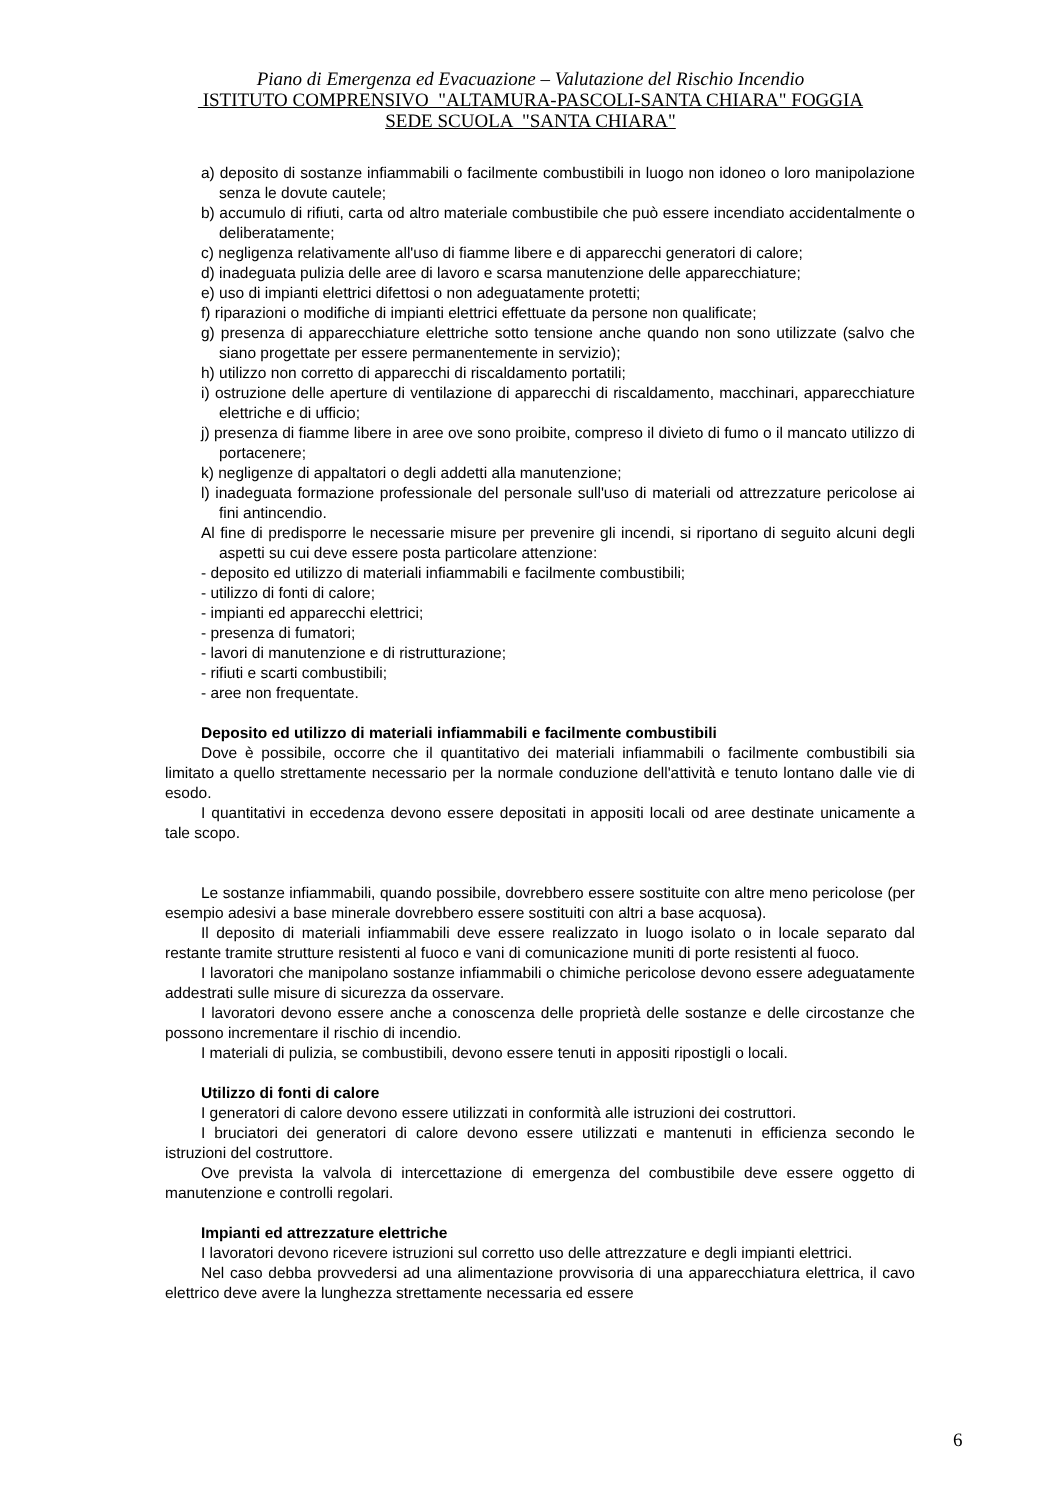Piano di Emergenza ed Evacuazione – Valutazione del Rischio Incendio
ISTITUTO COMPRENSIVO "ALTAMURA-PASCOLI-SANTA CHIARA" FOGGIA
SEDE SCUOLA "SANTA CHIARA"
a) deposito di sostanze infiammabili o facilmente combustibili in luogo non idoneo o loro manipolazione senza le dovute cautele;
b) accumulo di rifiuti, carta od altro materiale combustibile che può essere incendiato accidentalmente o deliberatamente;
c) negligenza relativamente all'uso di fiamme libere e di apparecchi generatori di calore;
d) inadeguata pulizia delle aree di lavoro e scarsa manutenzione delle apparecchiature;
e) uso di impianti elettrici difettosi o non adeguatamente protetti;
f) riparazioni o modifiche di impianti elettrici effettuate da persone non qualificate;
g) presenza di apparecchiature elettriche sotto tensione anche quando non sono utilizzate (salvo che siano progettate per essere permanentemente in servizio);
h) utilizzo non corretto di apparecchi di riscaldamento portatili;
i) ostruzione delle aperture di ventilazione di apparecchi di riscaldamento, macchinari, apparecchiature elettriche e di ufficio;
j) presenza di fiamme libere in aree ove sono proibite, compreso il divieto di fumo o il mancato utilizzo di portacenere;
k) negligenze di appaltatori o degli addetti alla manutenzione;
l) inadeguata formazione professionale del personale sull'uso di materiali od attrezzature pericolose ai fini antincendio.
Al fine di predisporre le necessarie misure per prevenire gli incendi, si riportano di seguito alcuni degli aspetti su cui deve essere posta particolare attenzione:
- deposito ed utilizzo di materiali infiammabili e facilmente combustibili;
- utilizzo di fonti di calore;
- impianti ed apparecchi elettrici;
- presenza di fumatori;
- lavori di manutenzione e di ristrutturazione;
- rifiuti e scarti combustibili;
- aree non frequentate.
Deposito ed utilizzo di materiali infiammabili e facilmente combustibili
Dove è possibile, occorre che il quantitativo dei materiali infiammabili o facilmente combustibili sia limitato a quello strettamente necessario per la normale conduzione dell'attività e tenuto lontano dalle vie di esodo.
I quantitativi in eccedenza devono essere depositati in appositi locali od aree destinate unicamente a tale scopo.
Le sostanze infiammabili, quando possibile, dovrebbero essere sostituite con altre meno pericolose (per esempio adesivi a base minerale dovrebbero essere sostituiti con altri a base acquosa).
Il deposito di materiali infiammabili deve essere realizzato in luogo isolato o in locale separato dal restante tramite strutture resistenti al fuoco e vani di comunicazione muniti di porte resistenti al fuoco.
I lavoratori che manipolano sostanze infiammabili o chimiche pericolose devono essere adeguatamente addestrati sulle misure di sicurezza da osservare.
I lavoratori devono essere anche a conoscenza delle proprietà delle sostanze e delle circostanze che possono incrementare il rischio di incendio.
I materiali di pulizia, se combustibili, devono essere tenuti in appositi ripostigli o locali.
Utilizzo di fonti di calore
I generatori di calore devono essere utilizzati in conformità alle istruzioni dei costruttori.
I bruciatori dei generatori di calore devono essere utilizzati e mantenuti in efficienza secondo le istruzioni del costruttore.
Ove prevista la valvola di intercettazione di emergenza del combustibile deve essere oggetto di manutenzione e controlli regolari.
Impianti ed attrezzature elettriche
I lavoratori devono ricevere istruzioni sul corretto uso delle attrezzature e degli impianti elettrici.
Nel caso debba provvedersi ad una alimentazione provvisoria di una apparecchiatura elettrica, il cavo elettrico deve avere la lunghezza strettamente necessaria ed essere
6